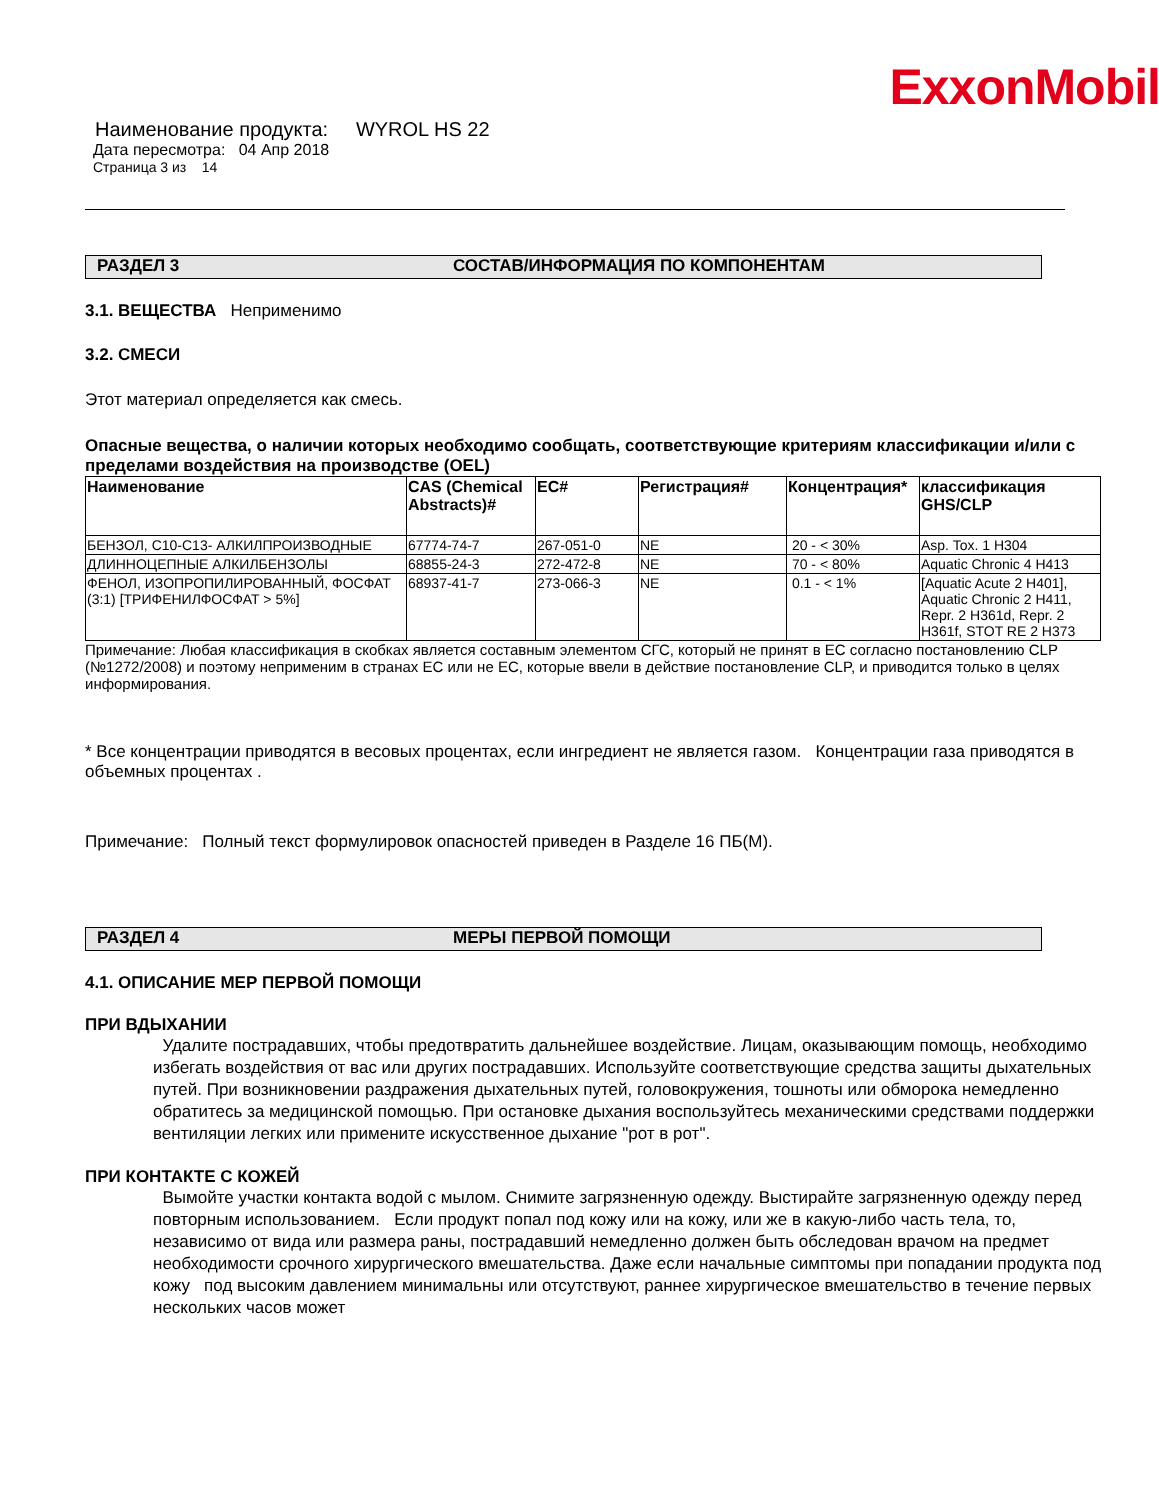ExxonMobil
Наименование продукта: WYROL HS 22
Дата пересмотра: 04 Апр 2018
Страница 3 из 14
РАЗДЕЛ 3 СОСТАВ/ИНФОРМАЦИЯ ПО КОМПОНЕНТАМ
3.1. ВЕЩЕСТВА Неприменимо
3.2. СМЕСИ
Этот материал определяется как смесь.
Опасные вещества, о наличии которых необходимо сообщать, соответствующие критериям классификации и/или с пределами воздействия на производстве (OEL)
| Наименование | CAS (Chemical Abstracts)# | EC# | Регистрация# | Концентрация* | классификация GHS/CLP |
| --- | --- | --- | --- | --- | --- |
| БЕНЗОЛ, C10-C13- АЛКИЛПРОИЗВОДНЫЕ | 67774-74-7 | 267-051-0 | NE | 20 - < 30% | Asp. Tox. 1 H304 |
| ДЛИННОЦЕПНЫЕ АЛКИЛБЕНЗОЛЫ | 68855-24-3 | 272-472-8 | NE | 70 - < 80% | Aquatic Chronic 4 H413 |
| ФЕНОЛ, ИЗОПРОПИЛИРОВАННЫЙ, ФОСФАТ (3:1) [ТРИФЕНИЛФОСФАТ > 5%] | 68937-41-7 | 273-066-3 | NE | 0.1 - < 1% | [Aquatic Acute 2 H401], Aquatic Chronic 2 H411, Repr. 2 H361d, Repr. 2 H361f, STOT RE 2 H373 |
Примечание: Любая классификация в скобках является составным элементом СГС, который не принят в ЕС согласно постановлению CLP (№1272/2008) и поэтому неприменим в странах ЕС или не ЕС, которые ввели в действие постановление CLP, и приводится только в целях информирования.
* Все концентрации приводятся в весовых процентах, если ингредиент не является газом. Концентрации газа приводятся в объемных процентах .
Примечание: Полный текст формулировок опасностей приведен в Разделе 16 ПБ(М).
РАЗДЕЛ 4 МЕРЫ ПЕРВОЙ ПОМОЩИ
4.1. ОПИСАНИЕ МЕР ПЕРВОЙ ПОМОЩИ
ПРИ ВДЫХАНИИ
Удалите пострадавших, чтобы предотвратить дальнейшее воздействие. Лицам, оказывающим помощь, необходимо избегать воздействия от вас или других пострадавших. Используйте соответствующие средства защиты дыхательных путей. При возникновении раздражения дыхательных путей, головокружения, тошноты или обморока немедленно обратитесь за медицинской помощью. При остановке дыхания воспользуйтесь механическими средствами поддержки вентиляции легких или примените искусственное дыхание "рот в рот".
ПРИ КОНТАКТЕ С КОЖЕЙ
Вымойте участки контакта водой с мылом. Снимите загрязненную одежду. Выстирайте загрязненную одежду перед повторным использованием. Если продукт попал под кожу или на кожу, или же в какую-либо часть тела, то, независимо от вида или размера раны, пострадавший немедленно должен быть обследован врачом на предмет необходимости срочного хирургического вмешательства. Даже если начальные симптомы при попадании продукта под кожу под высоким давлением минимальны или отсутствуют, раннее хирургическое вмешательство в течение первых нескольких часов может